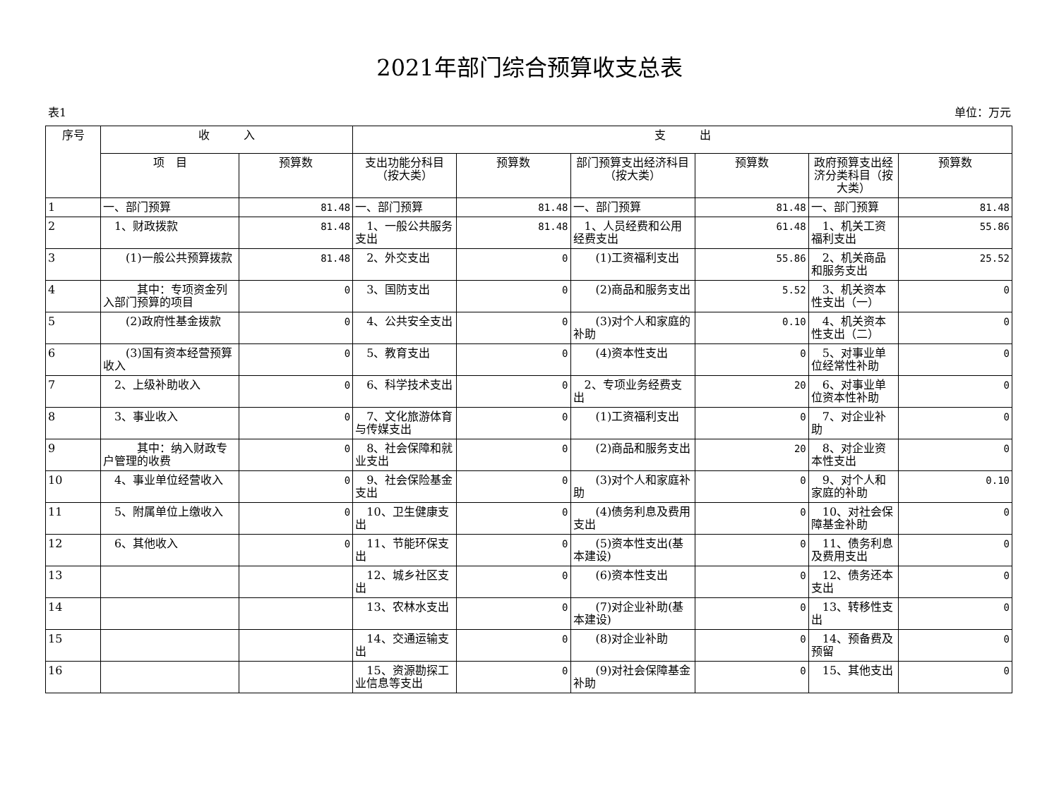2021年部门综合预算收支总表
表1 单位：万元
| 序号 | 收 入 | | 支 出 | | | | | |
| --- | --- | --- | --- | --- | --- | --- | --- | --- |
| | 项 目 | 预算数 | 支出功能分科目（按大类） | 预算数 | 部门预算支出经济科目（按大类） | 预算数 | 政府预算支出经济分类科目（按大类） | 预算数 |
| 1 | 一、部门预算 | 81.48 | 一、部门预算 | 81.48 | 一、部门预算 | 81.48 | 一、部门预算 | 81.48 |
| 2 | 1、财政拨款 | 81.48 | 1、一般公共服务支出 | 81.48 | 1、人员经费和公用经费支出 | 61.48 | 1、机关工资福利支出 | 55.86 |
| 3 | (1)一般公共预算拨款 | 81.48 | 2、外交支出 | 0 | (1)工资福利支出 | 55.86 | 2、机关商品和服务支出 | 25.52 |
| 4 | 其中：专项资金列入部门预算的项目 | 0 | 3、国防支出 | 0 | (2)商品和服务支出 | 5.52 | 3、机关资本性支出（一） | 0 |
| 5 | (2)政府性基金拨款 | 0 | 4、公共安全支出 | 0 | (3)对个人和家庭的补助 | 0.10 | 4、机关资本性支出（二） | 0 |
| 6 | (3)国有资本经营预算收入 | 0 | 5、教育支出 | 0 | (4)资本性支出 | 0 | 5、对事业单位经常性补助 | 0 |
| 7 | 2、上级补助收入 | 0 | 6、科学技术支出 | 0 | 2、专项业务经费支出 | 20 | 6、对事业单位资本性补助 | 0 |
| 8 | 3、事业收入 | 0 | 7、文化旅游体育与传媒支出 | 0 | (1)工资福利支出 | 0 | 7、对企业补助 | 0 |
| 9 | 其中：纳入财政专户管理的收费 | 0 | 8、社会保障和就业支出 | 0 | (2)商品和服务支出 | 20 | 8、对企业资本性支出 | 0 |
| 10 | 4、事业单位经营收入 | 0 | 9、社会保险基金支出 | 0 | (3)对个人和家庭补助 | 0 | 9、对个人和家庭的补助 | 0.10 |
| 11 | 5、附属单位上缴收入 | 0 | 10、卫生健康支出 | 0 | (4)债务利息及费用支出 | 0 | 10、对社会保障基金补助 | 0 |
| 12 | 6、其他收入 | 0 | 11、节能环保支出 | 0 | (5)资本性支出(基本建设) | 0 | 11、债务利息及费用支出 | 0 |
| 13 | | | 12、城乡社区支出 | 0 | (6)资本性支出 | 0 | 12、债务还本支出 | 0 |
| 14 | | | 13、农林水支出 | 0 | (7)对企业补助(基本建设) | 0 | 13、转移性支出 | 0 |
| 15 | | | 14、交通运输支出 | 0 | (8)对企业补助 | 0 | 14、预备费及预留 | 0 |
| 16 | | | 15、资源勘探工业信息等支出 | 0 | (9)对社会保障基金补助 | 0 | 15、其他支出 | 0 |